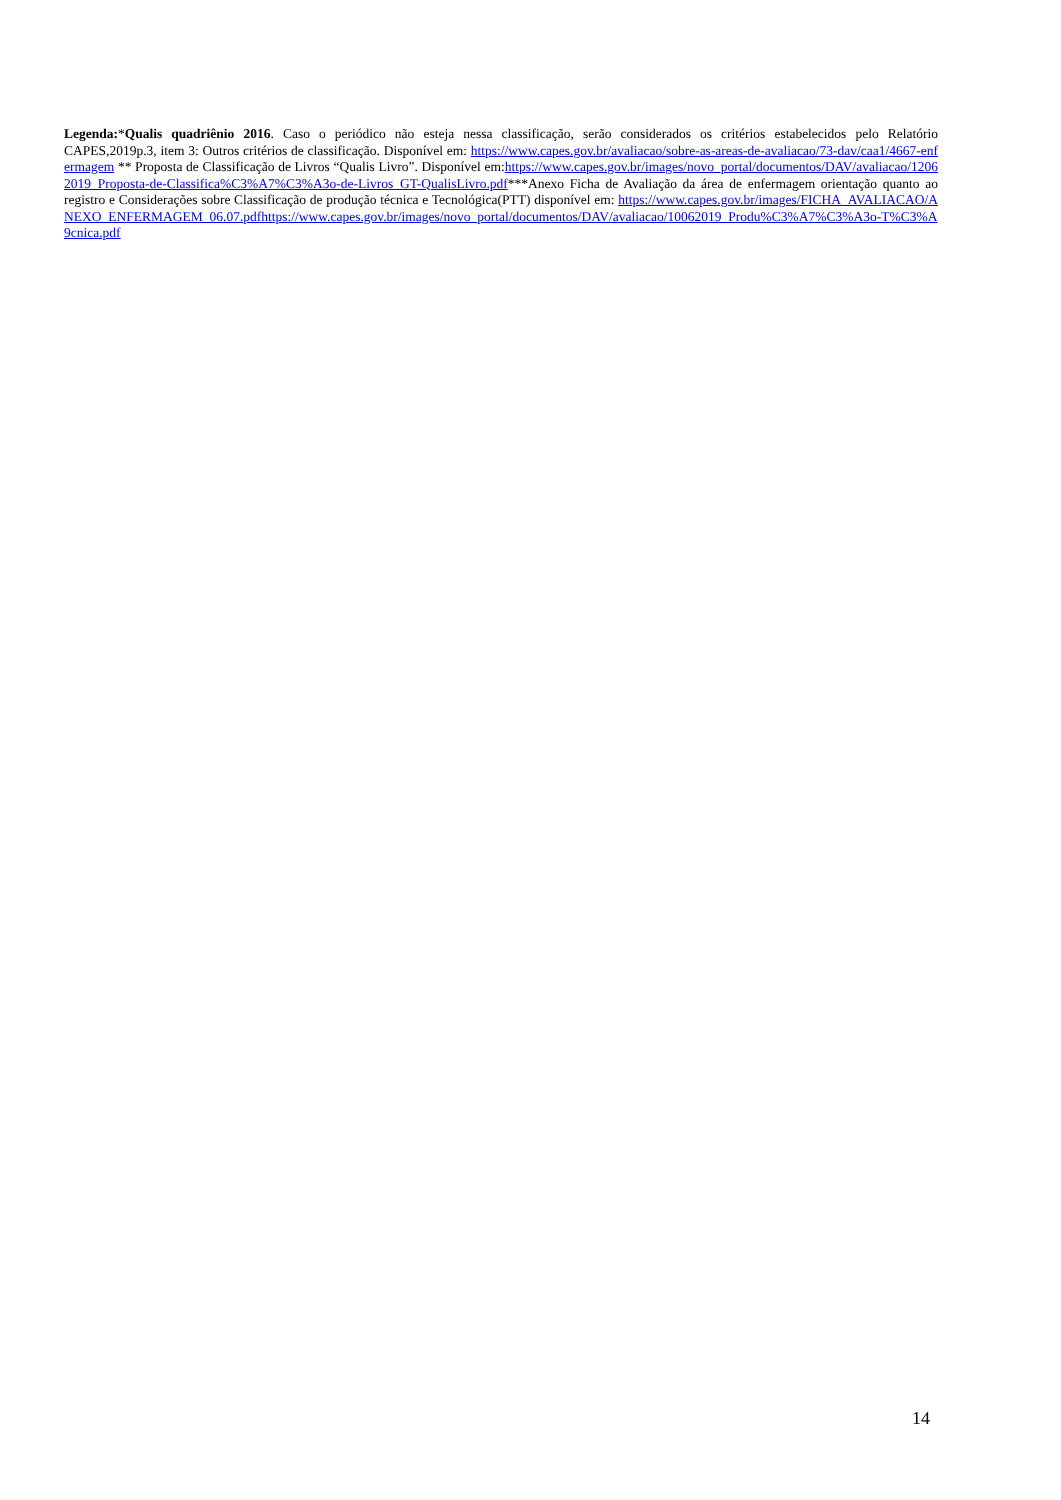Legenda:*Qualis quadriênio 2016. Caso o periódico não esteja nessa classificação, serão considerados os critérios estabelecidos pelo Relatório CAPES,2019p.3, item 3: Outros critérios de classificação. Disponível em: https://www.capes.gov.br/avaliacao/sobre-as-areas-de-avaliacao/73-dav/caa1/4667-enfermagem ** Proposta de Classificação de Livros “Qualis Livro”. Disponível em:https://www.capes.gov.br/images/novo_portal/documentos/DAV/avaliacao/12062019_Proposta-de-Classifica%C3%A7%C3%A3o-de-Livros_GT-QualisLivro.pdf***Anexo Ficha de Avaliação da área de enfermagem orientação quanto ao registro e Considerações sobre Classificação de produção técnica e Tecnológica(PTT) disponível em: https://www.capes.gov.br/images/FICHA_AVALIACAO/ANEXO_ENFERMAGEM_06.07.pdfhttps://www.capes.gov.br/images/novo_portal/documentos/DAV/avaliacao/10062019_Produ%C3%A7%C3%A3o-T%C3%A9cnica.pdf
14